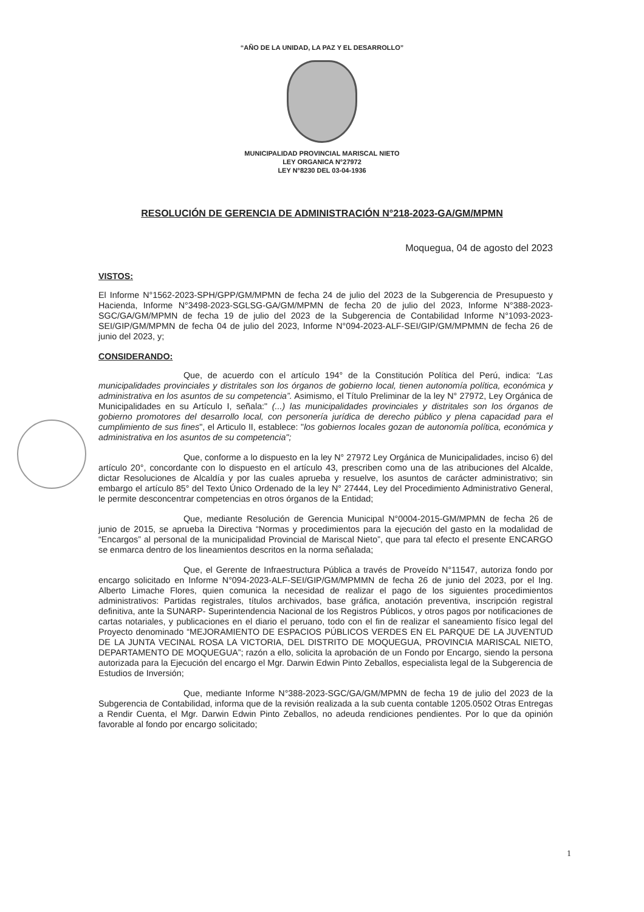“AÑO DE LA UNIDAD, LA PAZ Y EL DESARROLLO”
MUNICIPALIDAD PROVINCIAL MARISCAL NIETO
LEY ORGANICA N°27972
LEY N°8230 DEL 03-04-1936
RESOLUCIÓN DE GERENCIA DE ADMINISTRACIÓN N°218-2023-GA/GM/MPMN
Moquegua, 04 de agosto del 2023
VISTOS:
El Informe N°1562-2023-SPH/GPP/GM/MPMN de fecha 24 de julio del 2023 de la Subgerencia de Presupuesto y Hacienda, Informe N°3498-2023-SGLSG-GA/GM/MPMN de fecha 20 de julio del 2023, Informe N°388-2023-SGC/GA/GM/MPMN de fecha 19 de julio del 2023 de la Subgerencia de Contabilidad Informe N°1093-2023-SEI/GIP/GM/MPMN de fecha 04 de julio del 2023, Informe N°094-2023-ALF-SEI/GIP/GM/MPMMN de fecha 26 de junio del 2023, y;
CONSIDERANDO:
Que, de acuerdo con el artículo 194° de la Constitución Política del Perú, indica: “Las municipalidades provinciales y distritales son los órganos de gobierno local, tienen autonomía política, económica y administrativa en los asuntos de su competencia”. Asimismo, el Título Preliminar de la ley N° 27972, Ley Orgánica de Municipalidades en su Artículo I, señala:" (...) las municipalidades provinciales y distritales son los órganos de gobierno promotores del desarrollo local, con personería jurídica de derecho público y plena capacidad para el cumplimiento de sus fines", el Articulo II, establece: "los gobiernos locales gozan de autonomía política, económica y administrativa en los asuntos de su competencia";
Que, conforme a lo dispuesto en la ley N° 27972 Ley Orgánica de Municipalidades, inciso 6) del artículo 20°, concordante con lo dispuesto en el artículo 43, prescriben como una de las atribuciones del Alcalde, dictar Resoluciones de Alcaldía y por las cuales aprueba y resuelve, los asuntos de carácter administrativo; sin embargo el artículo 85° del Texto Único Ordenado de la ley N° 27444, Ley del Procedimiento Administrativo General, le permite desconcentrar competencias en otros órganos de la Entidad;
Que, mediante Resolución de Gerencia Municipal N°0004-2015-GM/MPMN de fecha 26 de junio de 2015, se aprueba la Directiva “Normas y procedimientos para la ejecución del gasto en la modalidad de “Encargos” al personal de la municipalidad Provincial de Mariscal Nieto”, que para tal efecto el presente ENCARGO se enmarca dentro de los lineamientos descritos en la norma señalada;
Que, el Gerente de Infraestructura Pública a través de Proveído N°11547, autoriza fondo por encargo solicitado en Informe N°094-2023-ALF-SEI/GIP/GM/MPMMN de fecha 26 de junio del 2023, por el Ing. Alberto Limache Flores, quien comunica la necesidad de realizar el pago de los siguientes procedimientos administrativos: Partidas registrales, títulos archivados, base gráfica, anotación preventiva, inscripción registral definitiva, ante la SUNARP- Superintendencia Nacional de los Registros Públicos, y otros pagos por notificaciones de cartas notariales, y publicaciones en el diario el peruano, todo con el fin de realizar el saneamiento físico legal del Proyecto denominado “MEJORAMIENTO DE ESPACIOS PÚBLICOS VERDES EN EL PARQUE DE LA JUVENTUD DE LA JUNTA VECINAL ROSA LA VICTORIA, DEL DISTRITO DE MOQUEGUA, PROVINCIA MARISCAL NIETO, DEPARTAMENTO DE MOQUEGUA”; razón a ello, solicita la aprobación de un Fondo por Encargo, siendo la persona autorizada para la Ejecución del encargo el Mgr. Darwin Edwin Pinto Zeballos, especialista legal de la Subgerencia de Estudios de Inversión;
Que, mediante Informe N°388-2023-SGC/GA/GM/MPMN de fecha 19 de julio del 2023 de la Subgerencia de Contabilidad, informa que de la revisión realizada a la sub cuenta contable 1205.0502 Otras Entregas a Rendir Cuenta, el Mgr. Darwin Edwin Pinto Zeballos, no adeuda rendiciones pendientes. Por lo que da opinión favorable al fondo por encargo solicitado;
1